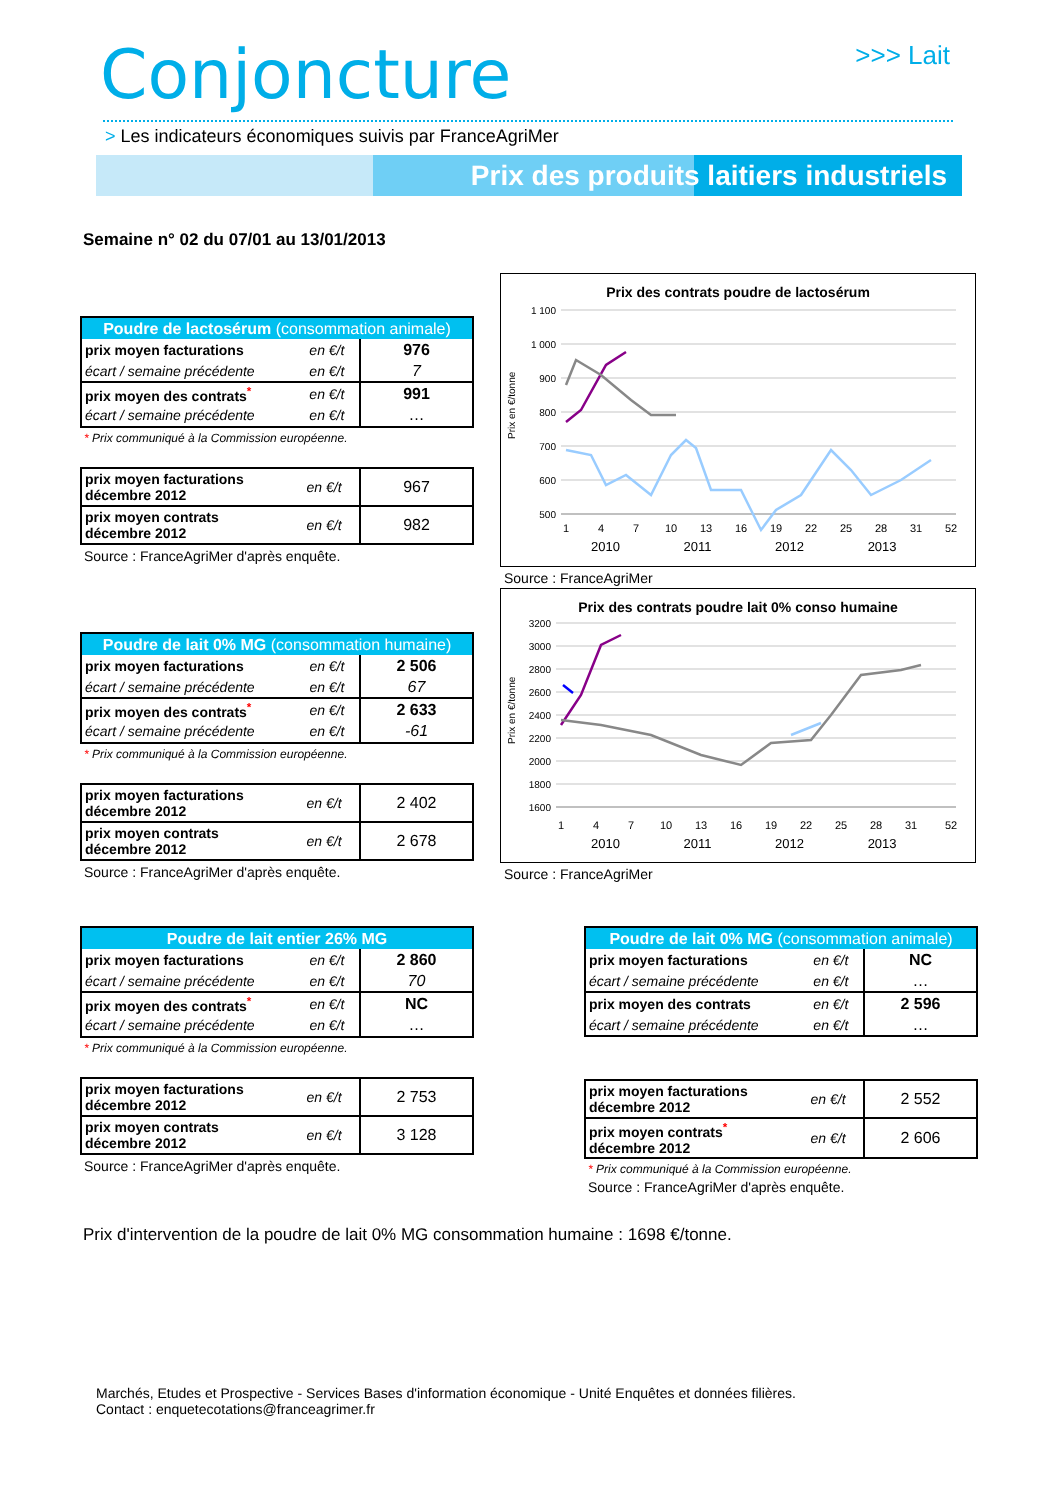Conjoncture >>> Lait
> Les indicateurs économiques suivis par FranceAgriMer
Prix des produits laitiers industriels
Semaine n° 02 du 07/01 au 13/01/2013
| Poudre de lactosérum (consommation animale) | | |
| prix moyen facturations | en €/t | 976 |
| écart / semaine précédente | en €/t | 7 |
| prix moyen des contrats<sup>*</sup> | en €/t | 991 |
| écart / semaine précédente | en €/t | … |
* Prix communiqué à la Commission européenne.
| prix moyen facturations décembre 2012 | en €/t | 967 |
| prix moyen contrats décembre 2012 | en €/t | 982 |
Source : FranceAgriMer d'après enquête.
| Poudre de lait 0% MG (consommation humaine) | | |
| prix moyen facturations | en €/t | 2 506 |
| écart / semaine précédente | en €/t | 67 |
| prix moyen des contrats<sup>*</sup> | en €/t | 2 633 |
| écart / semaine précédente | en €/t | -61 |
* Prix communiqué à la Commission européenne.
| prix moyen facturations décembre 2012 | en €/t | 2 402 |
| prix moyen contrats décembre 2012 | en €/t | 2 678 |
Source : FranceAgriMer d'après enquête.
| Poudre de lait entier 26% MG | | |
| prix moyen facturations | en €/t | 2 860 |
| écart / semaine précédente | en €/t | 70 |
| prix moyen des contrats<sup>*</sup> | en €/t | NC |
| écart / semaine précédente | en €/t | … |
* Prix communiqué à la Commission européenne.
| prix moyen facturations décembre 2012 | en €/t | 2 753 |
| prix moyen contrats décembre 2012 | en €/t | 3 128 |
Source : FranceAgriMer d'après enquête.
| Poudre de lait 0% MG (consommation animale) | | |
| prix moyen facturations | en €/t | NC |
| écart / semaine précédente | en €/t | … |
| prix moyen des contrats | en €/t | 2 596 |
| écart / semaine précédente | en €/t | … |
| prix moyen facturations décembre 2012 | en €/t | 2 552 |
| prix moyen contrats<sup>*</sup> décembre 2012 | en €/t | 2 606 |
* Prix communiqué à la Commission européenne.
Source : FranceAgriMer d'après enquête.
Prix des contrats poudre de lactosérum
Prix en €/tonne
1 100
1 000
900
800
700
600
500
1
4
7
10
13
16
19
22
25
28
31
52
2010 2011 2012 2013
Source : FranceAgriMer
Prix des contrats poudre lait 0% conso humaine
Prix en €/tonne
3200
3000
2800
2600
2400
2200
2000
1800
1600
1
4
7
10
13
16
19
22
25
28
31
52
2010 2011 2012 2013
Source : FranceAgriMer
Prix d'intervention de la poudre de lait 0% MG consommation humaine : 1698 €/tonne.
Marchés, Etudes et Prospective - Services Bases d'information économique - Unité Enquêtes et données filières.
Contact : enquetecotations@franceagrimer.fr